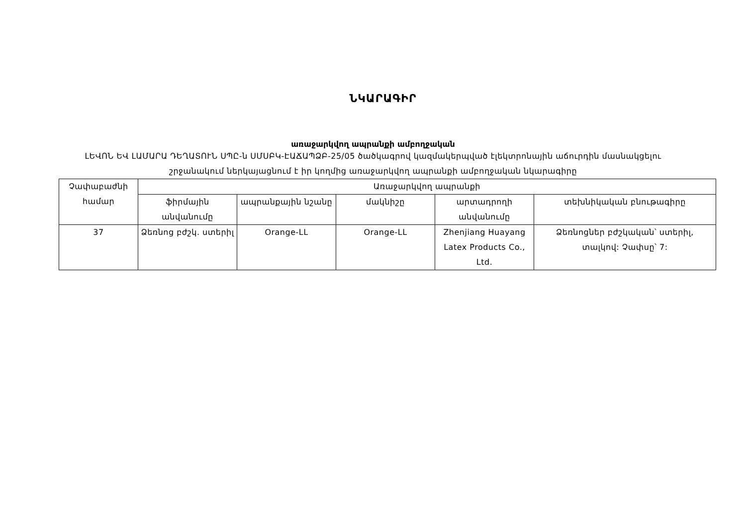ՆԿԱՐԱԳԻՐ
առաջարկվող ապրանքի ամբողջական
ԼԵՎՈՆ ԵՎ ԼԱՄԱՐԱ ԴԵՂԱՏՈՒՆ ՍՊԸ-ն ՍՄՍԲԿ-ԷԱՃԱՊՁԲ-25/05 ծածկագրով կազմակերպված էլեկտրոնային աճուրդին մասնակցելու շրջանակում ներկայացնում է իր կողմից առաջարկվող ապրանքի ամբողջական նկարագիրը
| Չափաբաժնի համար | Առաջարկվող ապրանքի | | | | |
| --- | --- | --- | --- | --- | --- |
| | ֆիրմային անվանումը | ապրանքային նշանը | մակնիշը | արտադրողի անվանումը | տեխնիկական բնութագիրը |
| 37 | Ձեռնոց բժշկ. ստերիլ | Orange-LL | Orange-LL | Zhenjiang Huayang Latex Products Co., Ltd. | Ձեռնոցներ բժշկական՝ ստերիլ, տալկով: Չափսը՝ 7: |